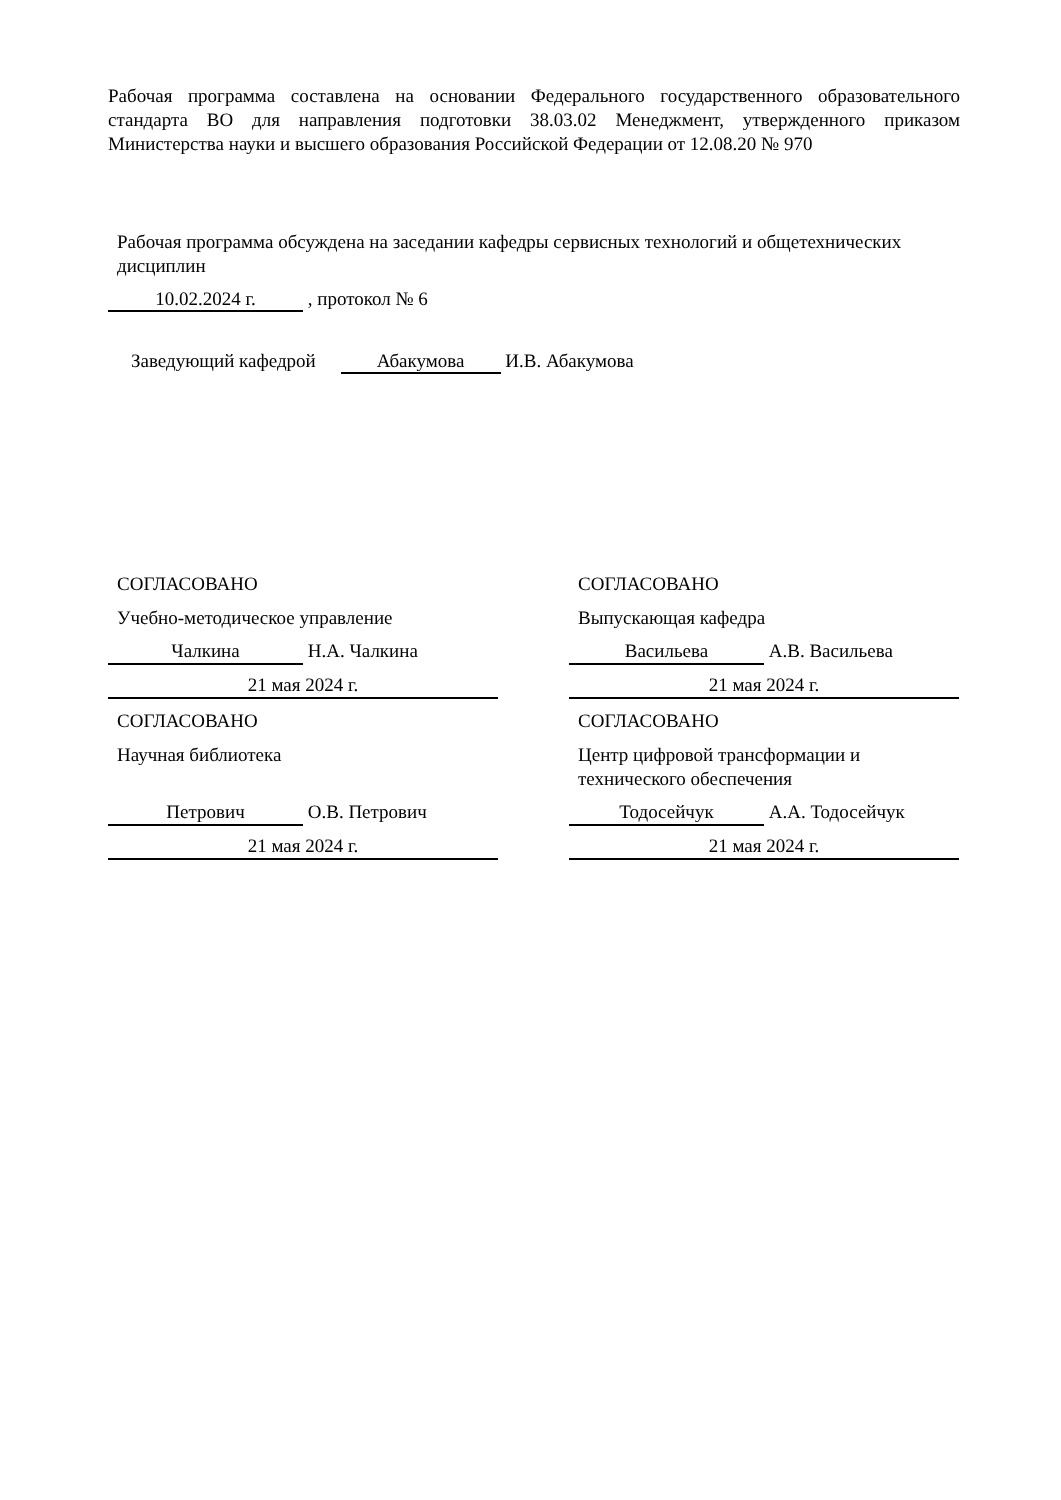Рабочая программа составлена на основании Федерального государственного образовательного стандарта ВО для направления подготовки 38.03.02 Менеджмент, утвержденного приказом Министерства науки и высшего образования Российской Федерации от 12.08.20 № 970
Рабочая программа обсуждена на заседании кафедры сервисных технологий и общетехнических дисциплин
10.02.2024 г. , протокол № 6
Заведующий кафедрой Абакумова И.В. Абакумова
СОГЛАСОВАНО
Учебно-методическое управление
Чалкина Н.А. Чалкина
21 мая 2024 г.
СОГЛАСОВАНО
Научная библиотека
Петрович О.В. Петрович
21 мая 2024 г.
СОГЛАСОВАНО
Выпускающая кафедра
Васильева А.В. Васильева
21 мая 2024 г.
СОГЛАСОВАНО
Центр цифровой трансформации и технического обеспечения
Тодосейчук А.А. Тодосейчук
21 мая 2024 г.